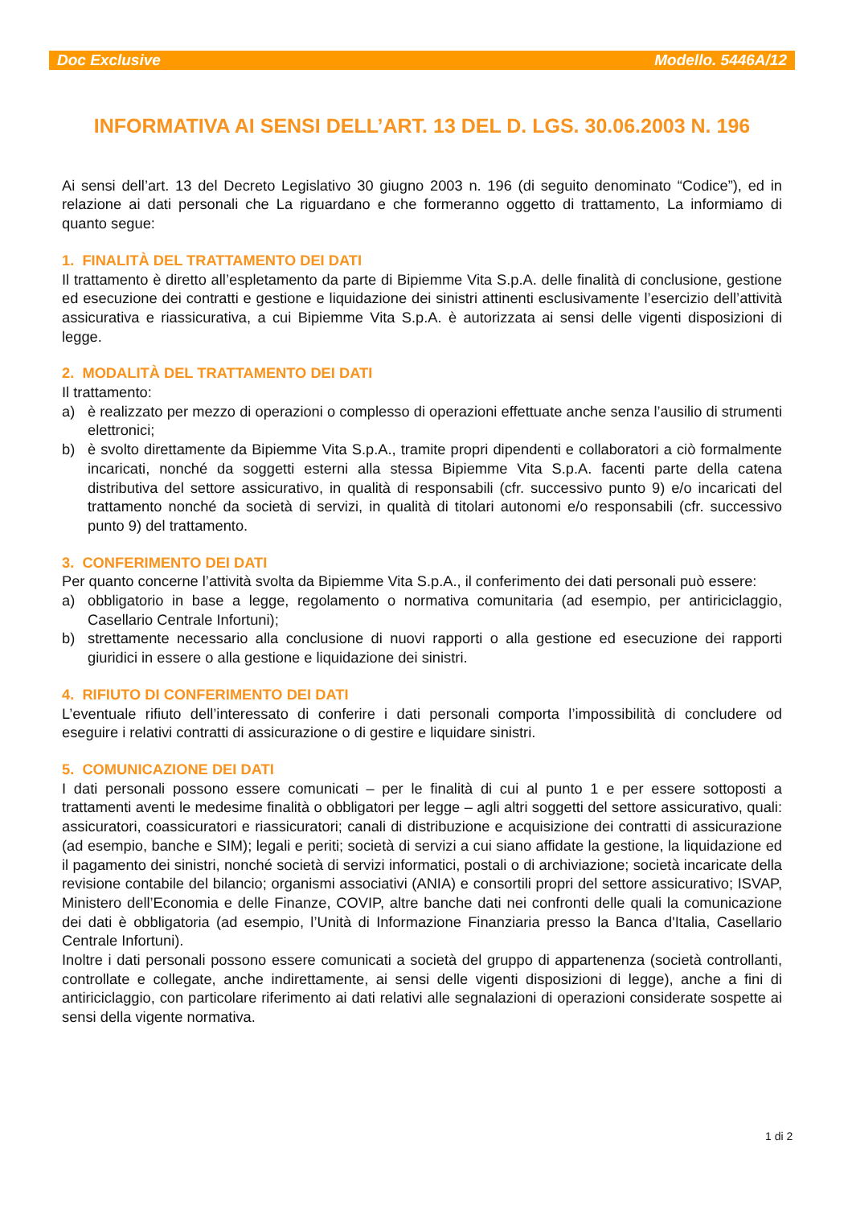Doc Exclusive Modello. 5446A/12
INFORMATIVA AI SENSI DELL’ART. 13 DEL D. LGS. 30.06.2003 N. 196
Ai sensi dell’art. 13 del Decreto Legislativo 30 giugno 2003 n. 196 (di seguito denominato “Codice”), ed in relazione ai dati personali che La riguardano e che formeranno oggetto di trattamento, La informiamo di quanto segue:
1. FINALITÀ DEL TRATTAMENTO DEI DATI
Il trattamento è diretto all’espletamento da parte di Bipiemme Vita S.p.A. delle finalità di conclusione, gestione ed esecuzione dei contratti e gestione e liquidazione dei sinistri attinenti esclusivamente l’esercizio dell’attività assicurativa e riassicurativa, a cui Bipiemme Vita S.p.A. è autorizzata ai sensi delle vigenti disposizioni di legge.
2. MODALITÀ DEL TRATTAMENTO DEI DATI
Il trattamento:
a) è realizzato per mezzo di operazioni o complesso di operazioni effettuate anche senza l’ausilio di strumenti elettronici;
b) è svolto direttamente da Bipiemme Vita S.p.A., tramite propri dipendenti e collaboratori a ciò formalmente incaricati, nonché da soggetti esterni alla stessa Bipiemme Vita S.p.A. facenti parte della catena distributiva del settore assicurativo, in qualità di responsabili (cfr. successivo punto 9) e/o incaricati del trattamento nonché da società di servizi, in qualità di titolari autonomi e/o responsabili (cfr. successivo punto 9) del trattamento.
3. CONFERIMENTO DEI DATI
Per quanto concerne l’attività svolta da Bipiemme Vita S.p.A., il conferimento dei dati personali può essere:
a) obbligatorio in base a legge, regolamento o normativa comunitaria (ad esempio, per antiriciclaggio, Casellario Centrale Infortuni);
b) strettamente necessario alla conclusione di nuovi rapporti o alla gestione ed esecuzione dei rapporti giuridici in essere o alla gestione e liquidazione dei sinistri.
4. RIFIUTO DI CONFERIMENTO DEI DATI
L’eventuale rifiuto dell’interessato di conferire i dati personali comporta l’impossibilità di concludere od eseguire i relativi contratti di assicurazione o di gestire e liquidare sinistri.
5. COMUNICAZIONE DEI DATI
I dati personali possono essere comunicati – per le finalità di cui al punto 1 e per essere sottoposti a trattamenti aventi le medesime finalità o obbligatori per legge – agli altri soggetti del settore assicurativo, quali: assicuratori, coassicuratori e riassicuratori; canali di distribuzione e acquisizione dei contratti di assicurazione (ad esempio, banche e SIM); legali e periti; società di servizi a cui siano affidate la gestione, la liquidazione ed il pagamento dei sinistri, nonché società di servizi informatici, postali o di archiviazione; società incaricate della revisione contabile del bilancio; organismi associativi (ANIA) e consortili propri del settore assicurativo; ISVAP, Ministero dell’Economia e delle Finanze, COVIP, altre banche dati nei confronti delle quali la comunicazione dei dati è obbligatoria (ad esempio, l’Unità di Informazione Finanziaria presso la Banca d'Italia, Casellario Centrale Infortuni).
Inoltre i dati personali possono essere comunicati a società del gruppo di appartenenza (società controllanti, controllate e collegate, anche indirettamente, ai sensi delle vigenti disposizioni di legge), anche a fini di antiriciclaggio, con particolare riferimento ai dati relativi alle segnalazioni di operazioni considerate sospette ai sensi della vigente normativa.
1 di 2